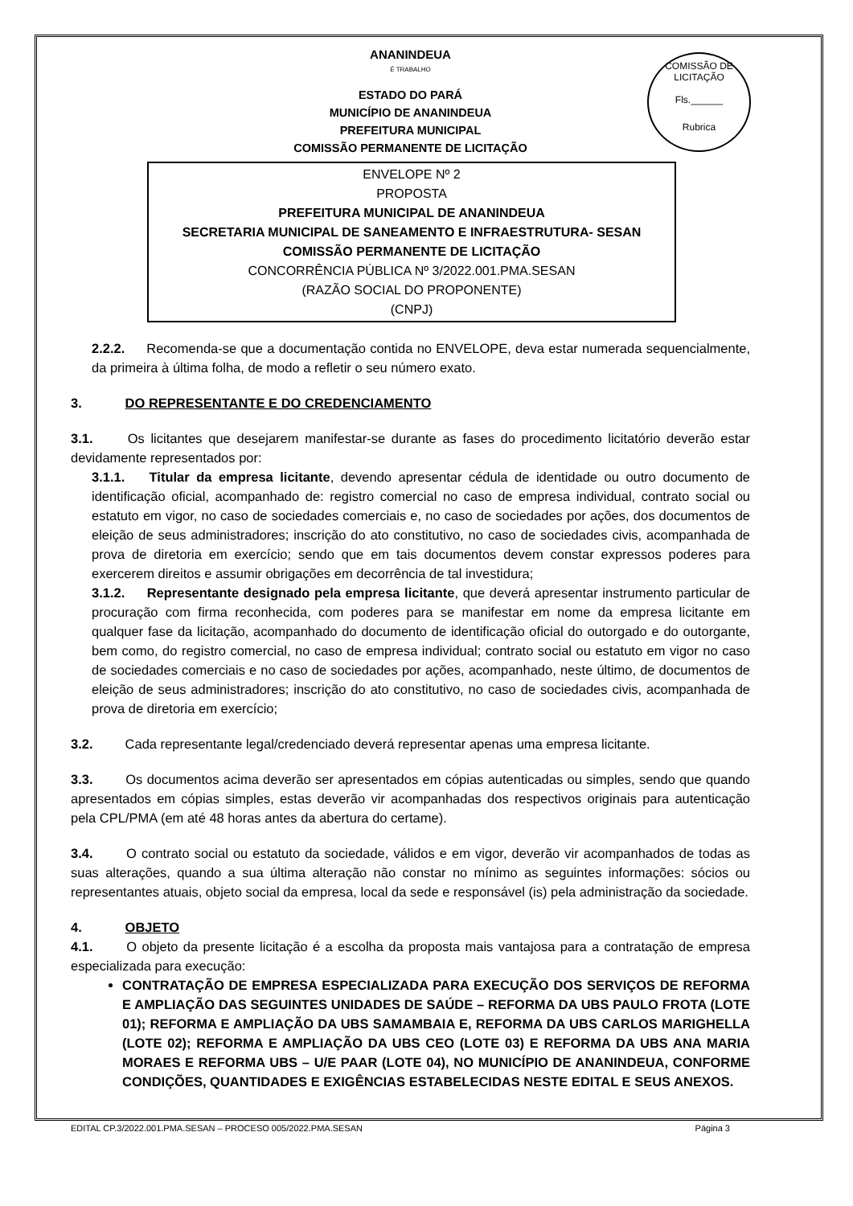COMISSÃO DE LICITAÇÃO
Fls.______
Rubrica
ANANINDEUA
É TRABALHO
ESTADO DO PARÁ
MUNICÍPIO DE ANANINDEUA
PREFEITURA MUNICIPAL
COMISSÃO PERMANENTE DE LICITAÇÃO
ENVELOPE Nº 2
PROPOSTA
PREFEITURA MUNICIPAL DE ANANINDEUA
SECRETARIA MUNICIPAL DE SANEAMENTO E INFRAESTRUTURA- SESAN
COMISSÃO PERMANENTE DE LICITAÇÃO
CONCORRÊNCIA PÚBLICA Nº 3/2022.001.PMA.SESAN
(RAZÃO SOCIAL DO PROPONENTE)
(CNPJ)
2.2.2. Recomenda-se que a documentação contida no ENVELOPE, deva estar numerada sequencialmente, da primeira à última folha, de modo a refletir o seu número exato.
3. DO REPRESENTANTE E DO CREDENCIAMENTO
3.1. Os licitantes que desejarem manifestar-se durante as fases do procedimento licitatório deverão estar devidamente representados por:
3.1.1. Titular da empresa licitante, devendo apresentar cédula de identidade ou outro documento de identificação oficial, acompanhado de: registro comercial no caso de empresa individual, contrato social ou estatuto em vigor, no caso de sociedades comerciais e, no caso de sociedades por ações, dos documentos de eleição de seus administradores; inscrição do ato constitutivo, no caso de sociedades civis, acompanhada de prova de diretoria em exercício; sendo que em tais documentos devem constar expressos poderes para exercerem direitos e assumir obrigações em decorrência de tal investidura;
3.1.2. Representante designado pela empresa licitante, que deverá apresentar instrumento particular de procuração com firma reconhecida, com poderes para se manifestar em nome da empresa licitante em qualquer fase da licitação, acompanhado do documento de identificação oficial do outorgado e do outorgante, bem como, do registro comercial, no caso de empresa individual; contrato social ou estatuto em vigor no caso de sociedades comerciais e no caso de sociedades por ações, acompanhado, neste último, de documentos de eleição de seus administradores; inscrição do ato constitutivo, no caso de sociedades civis, acompanhada de prova de diretoria em exercício;
3.2. Cada representante legal/credenciado deverá representar apenas uma empresa licitante.
3.3. Os documentos acima deverão ser apresentados em cópias autenticadas ou simples, sendo que quando apresentados em cópias simples, estas deverão vir acompanhadas dos respectivos originais para autenticação pela CPL/PMA (em até 48 horas antes da abertura do certame).
3.4. O contrato social ou estatuto da sociedade, válidos e em vigor, deverão vir acompanhados de todas as suas alterações, quando a sua última alteração não constar no mínimo as seguintes informações: sócios ou representantes atuais, objeto social da empresa, local da sede e responsável (is) pela administração da sociedade.
4. OBJETO
4.1. O objeto da presente licitação é a escolha da proposta mais vantajosa para a contratação de empresa especializada para execução:
CONTRATAÇÃO DE EMPRESA ESPECIALIZADA PARA EXECUÇÃO DOS SERVIÇOS DE REFORMA E AMPLIAÇÃO DAS SEGUINTES UNIDADES DE SAÚDE – REFORMA DA UBS PAULO FROTA (LOTE 01); REFORMA E AMPLIAÇÃO DA UBS SAMAMBAIA E, REFORMA DA UBS CARLOS MARIGHELLA (LOTE 02); REFORMA E AMPLIAÇÃO DA UBS CEO (LOTE 03) E REFORMA DA UBS ANA MARIA MORAES E REFORMA UBS – U/E PAAR (LOTE 04), NO MUNICÍPIO DE ANANINDEUA, CONFORME CONDIÇÕES, QUANTIDADES E EXIGÊNCIAS ESTABELECIDAS NESTE EDITAL E SEUS ANEXOS.
EDITAL CP.3/2022.001.PMA.SESAN – PROCESO 005/2022.PMA.SESAN Página 3